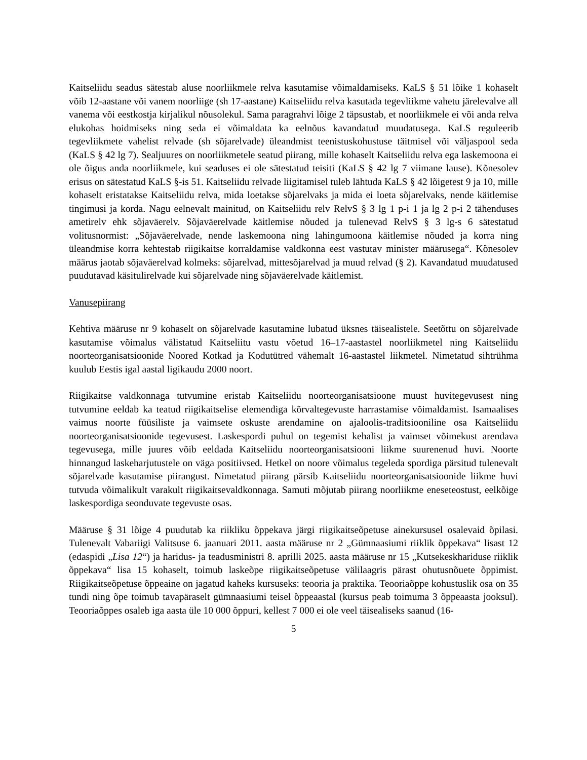Kaitseliidu seadus sätestab aluse noorliikmele relva kasutamise võimaldamiseks. KaLS § 51 lõike 1 kohaselt võib 12-aastane või vanem noorliige (sh 17-aastane) Kaitseliidu relva kasutada tegevliikme vahetu järelevalve all vanema või eestkostja kirjalikul nõusolekul. Sama paragrahvi lõige 2 täpsustab, et noorliikmele ei või anda relva elukohas hoidmiseks ning seda ei võimaldata ka eelnõus kavandatud muudatusega. KaLS reguleerib tegevliikmete vahelist relvade (sh sõjarelvade) üleandmist teenistuskohustuse täitmisel või väljaspool seda (KaLS § 42 lg 7). Sealjuures on noorliikmetele seatud piirang, mille kohaselt Kaitseliidu relva ega laskemoona ei ole õigus anda noorliikmele, kui seaduses ei ole sätestatud teisiti (KaLS § 42 lg 7 viimane lause). Kõnesolev erisus on sätestatud KaLS §-is 51. Kaitseliidu relvade liigitamisel tuleb lähtuda KaLS § 42 lõigetest 9 ja 10, mille kohaselt eristatakse Kaitseliidu relva, mida loetakse sõjarelvaks ja mida ei loeta sõjarelvaks, nende käitlemise tingimusi ja korda. Nagu eelnevalt mainitud, on Kaitseliidu relv RelvS § 3 lg 1 p-i 1 ja lg 2 p-i 2 tähenduses ametirelv ehk sõjaväerelv. Sõjaväerelvade käitlemise nõuded ja tulenevad RelvS § 3 lg-s 6 sätestatud volitusnormist: „Sõjaväerelvade, nende laskemoona ning lahingumoona käitlemise nõuded ja korra ning üleandmise korra kehtestab riigikaitse korraldamise valdkonna eest vastutav minister määrusega“. Kõnesolev määrus jaotab sõjaväerelvad kolmeks: sõjarelvad, mittesõjarelvad ja muud relvad (§ 2). Kavandatud muudatused puudutavad käsitulirelvade kui sõjarelvade ning sõjaväerelvade käitlemist.
Vanusepiirang
Kehtiva määruse nr 9 kohaselt on sõjarelvade kasutamine lubatud üksnes täisealistele. Seetõttu on sõjarelvade kasutamise võimalus välistatud Kaitseliitu vastu võetud 16–17-aastastel noorliikmetel ning Kaitseliidu noorteorganisatsioonide Noored Kotkad ja Kodutütred vähemalt 16-aastastel liikmetel. Nimetatud sihtrühma kuulub Eestis igal aastal ligikaudu 2000 noort.
Riigikaitse valdkonnaga tutvumine eristab Kaitseliidu noorteorganisatsioone muust huvitegevusest ning tutvumine eeldab ka teatud riigikaitselise elemendiga kõrvaltegevuste harrastamise võimaldamist. Isamaalises vaimus noorte füüsiliste ja vaimsete oskuste arendamine on ajaloolis-traditsiooniline osa Kaitseliidu noorteorganisatsioonide tegevusest. Laskespordi puhul on tegemist kehalist ja vaimset võimekust arendava tegevusega, mille juures võib eeldada Kaitseliidu noorteorganisatsiooni liikme suurenenud huvi. Noorte hinnangud laskeharjutustele on väga positiivsed. Hetkel on noore võimalus tegeleda spordiga pärsitud tulenevalt sõjarelvade kasutamise piirangust. Nimetatud piirang pärsib Kaitseliidu noorteorganisatsioonide liikme huvi tutvuda võimalikult varakult riigikaitsevaldkonnaga. Samuti mõjutab piirang noorliikme eneseteostust, eelkõige laskespordiga seonduvate tegevuste osas.
Määruse § 31 lõige 4 puudutab ka riikliku õppekava järgi riigikaitseõpetuse ainekursusel osalevaid õpilasi. Tulenevalt Vabariigi Valitsuse 6. jaanuari 2011. aasta määruse nr 2 „Gümnaasiumi riiklik õppekava“ lisast 12 (edaspidi „Lisa 12“) ja haridus- ja teadusministri 8. aprilli 2025. aasta määruse nr 15 „Kutsekeskhariduse riiklik õppekava“ lisa 15 kohaselt, toimub laskeõpe riigikaitseõpetuse välilaagris pärast ohutusnõuete õppimist. Riigikaitseõpetuse õppeaine on jagatud kaheks kursuseks: teooria ja praktika. Teooriaõppe kohustuslik osa on 35 tundi ning õpe toimub tavapäraselt gümnaasiumi teisel õppeaastal (kursus peab toimuma 3 õppeaasta jooksul). Teooriaõppes osaleb iga aasta üle 10 000 õppuri, kellest 7 000 ei ole veel täisealiseks saanud (16-
5